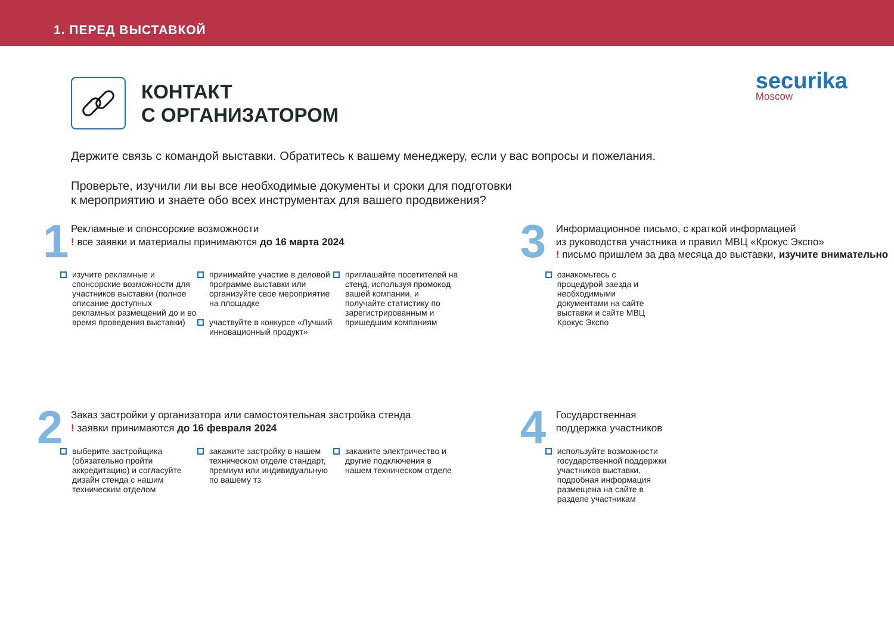1. ПЕРЕД ВЫСТАВКОЙ
securika
Moscow
КОНТАКТ
С ОРГАНИЗАТОРОМ
Держите связь с командой выставки. Обратитесь к вашему менеджеру, если у вас вопросы и пожелания.
Проверьте, изучили ли вы все необходимые документы и сроки для подготовки
к мероприятию и знаете обо всех инструментах для вашего продвижения?
1
Рекламные и спонсорские возможности
! все заявки и материалы принимаются до 16 марта 2024
изучите рекламные и спонсорские возможности для участников выставки (полное описание доступных рекламных размещений до и во время проведения выставки)
принимайте участие в деловой программе выставки или организуйте свое мероприятие на площадке
участвуйте в конкурсе «Лучший инновационный продукт»
приглашайте посетителей на стенд, используя промокод вашей компании, и получайте статистику по зарегистрированным и пришедшим компаниям
3
Информационное письмо, с краткой информацией
из руководства участника и правил МВЦ «Крокус Экспо»
! письмо пришлем за два месяца до выставки, изучите внимательно
ознакомьтесь с процедурой заезда и необходимыми документами на сайте выставки и сайте МВЦ Крокус Экспо
2
Заказ застройки у организатора или самостоятельная застройка стенда
! заявки принимаются до 16 февраля 2024
выберите застройщика (обязательно пройти аккредитацию) и согласуйте дизайн стенда с нашим техническим отделом
закажите застройку в нашем техническом отделе стандарт, премиум или индивидуальную по вашему тз
закажите электричество и другие подключения в нашем техническом отделе
4
Государственная
поддержка участников
используйте возможности государственной поддержки участников выставки, подробная информация размещена на сайте в разделе участникам